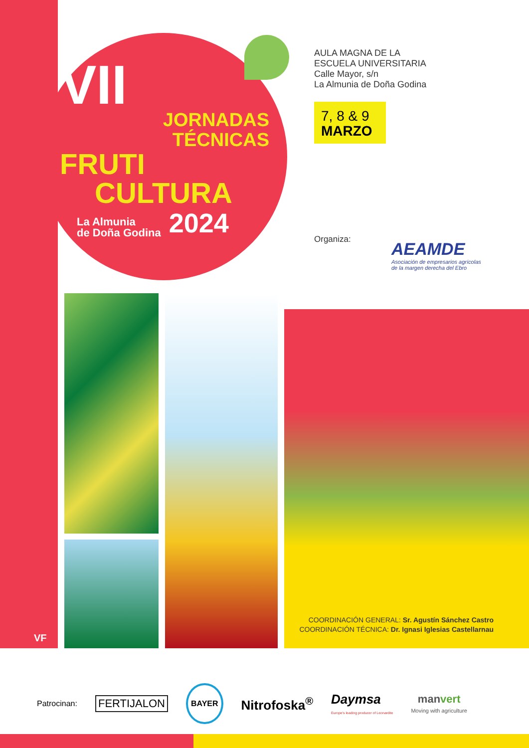VII
JORNADAS
TÉCNICAS
FRUTI
CULTURA
La Almunia
de Doña Godina 2024
AULA MAGNA DE LA
ESCUELA UNIVERSITARIA
Calle Mayor, s/n
La Almunia de Doña Godina
7, 8 & 9
MARZO
Organiza:
AEAMDE
Asociación de empresarios agrícolas
de la margen derecha del Ebro
VF
COORDINACIÓN GENERAL: Sr. Agustín Sánchez Castro
COORDINACIÓN TÉCNICA: Dr. Ignasi Iglesias Castellarnau
Patrocinan: FERTIJALON BAYER Nitrofoska<sup>®</sup> Daymsa
Europe's leading producer of Leonardite manvert
Moving with agriculture